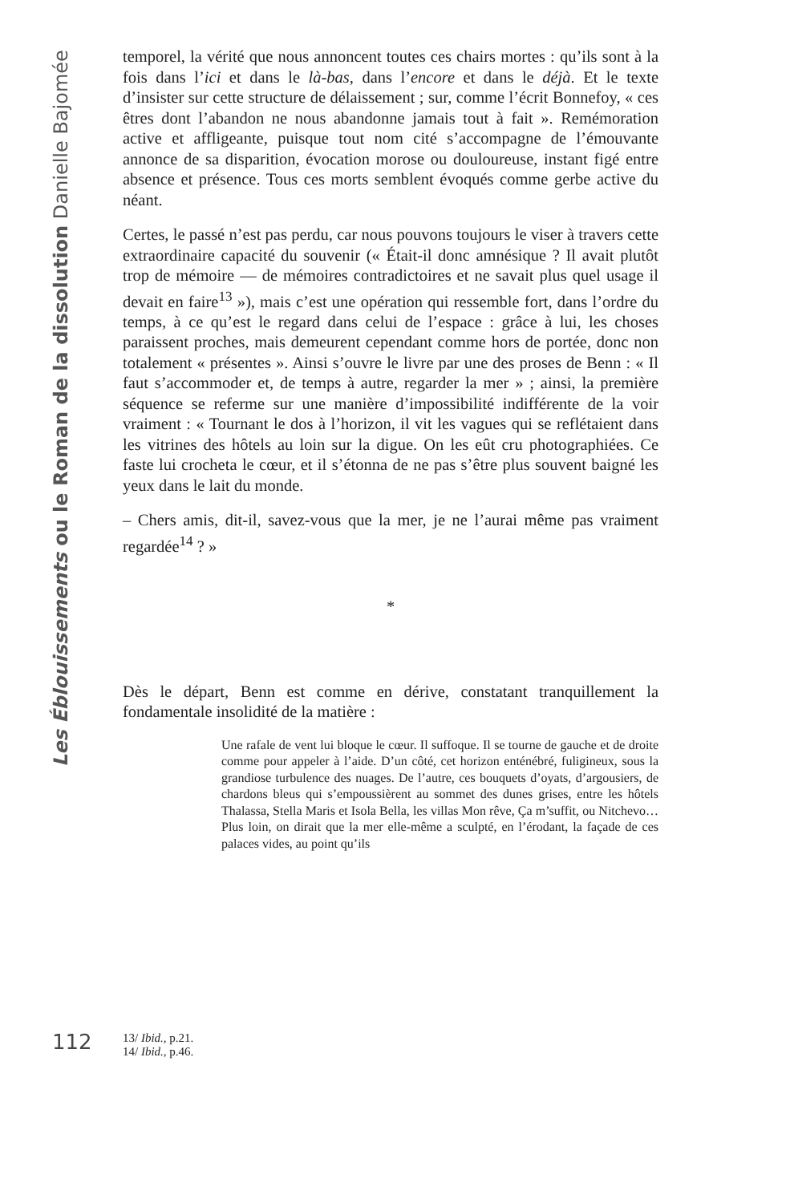Les Éblouissements ou le Roman de la dissolution Danielle Bajomée
temporel, la vérité que nous annoncent toutes ces chairs mortes : qu’ils sont à la fois dans l’ici et dans le là-bas, dans l’encore et dans le déjà. Et le texte d’insister sur cette structure de délaissement ; sur, comme l’écrit Bonnefoy, « ces êtres dont l’abandon ne nous abandonne jamais tout à fait ». Remémoration active et affligeante, puisque tout nom cité s’accompagne de l’émouvante annonce de sa disparition, évocation morose ou douloureuse, instant figé entre absence et présence. Tous ces morts semblent évoqués comme gerbe active du néant.
Certes, le passé n’est pas perdu, car nous pouvons toujours le viser à travers cette extraordinaire capacité du souvenir (« Était-il donc amnésique ? Il avait plutôt trop de mémoire — de mémoires contradictoires et ne savait plus quel usage il devait en faire<sup>13</sup> »), mais c’est une opération qui ressemble fort, dans l’ordre du temps, à ce qu’est le regard dans celui de l’espace : grâce à lui, les choses paraissent proches, mais demeurent cependant comme hors de portée, donc non totalement « présentes ». Ainsi s’ouvre le livre par une des proses de Benn : « Il faut s’accommoder et, de temps à autre, regarder la mer » ; ainsi, la première séquence se referme sur une manière d’impossibilité indifférente de la voir vraiment : « Tournant le dos à l’horizon, il vit les vagues qui se reflétaient dans les vitrines des hôtels au loin sur la digue. On les eût cru photographiées. Ce faste lui crocheta le cœur, et il s’étonna de ne pas s’être plus souvent baigné les yeux dans le lait du monde.
– Chers amis, dit-il, savez-vous que la mer, je ne l’aurai même pas vraiment regardée<sup>14</sup> ? »
*
Dès le départ, Benn est comme en dérive, constatant tranquillement la fondamentale insolidité de la matière :
Une rafale de vent lui bloque le cœur. Il suffoque. Il se tourne de gauche et de droite comme pour appeler à l’aide. D’un côté, cet horizon enténébré, fuligineux, sous la grandiose turbulence des nuages. De l’autre, ces bouquets d’oyats, d’argousiers, de chardons bleus qui s’empoussièrent au sommet des dunes grises, entre les hôtels Thalassa, Stella Maris et Isola Bella, les villas Mon rêve, Ça m’suffit, ou Nitchevo…Plus loin, on dirait que la mer elle-même a sculpté, en l’érodant, la façade de ces palaces vides, au point qu’ils
112
13/ Ibid., p.21.
14/ Ibid., p.46.